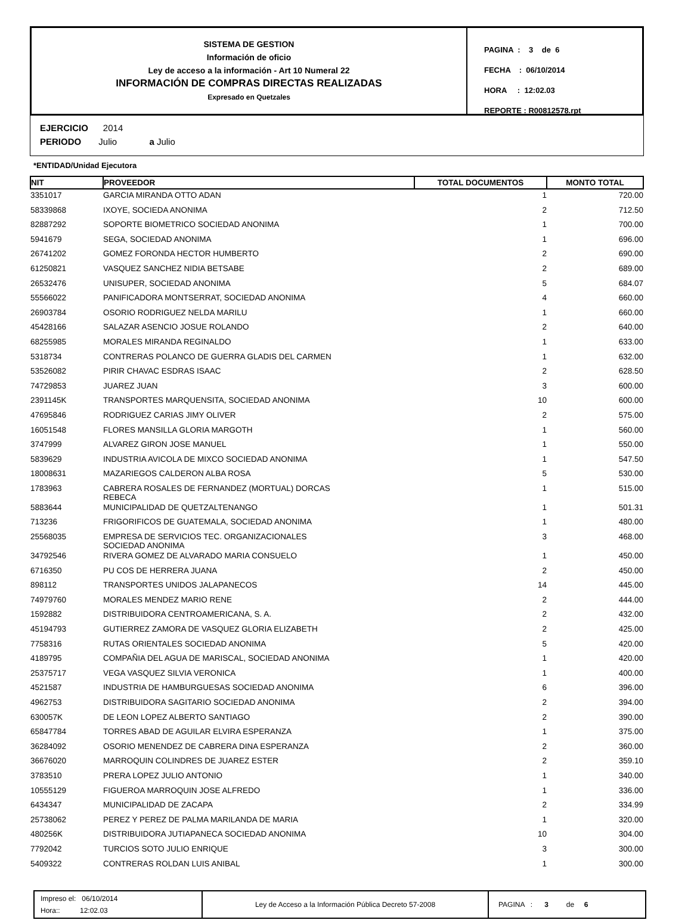SISTEMA DE GESTION
Información de oficio
Ley de acceso a la información - Art 10 Numeral 22
INFORMACIÓN DE COMPRAS DIRECTAS REALIZADAS
Expresado en Quetzales
PAGINA : 3 de 6
FECHA : 06/10/2014
HORA : 12:02.03
REPORTE : R00812578.rpt
EJERCICIO 2014
PERIODO Julio a Julio
*ENTIDAD/Unidad Ejecutora
| NIT | PROVEEDOR | TOTAL DOCUMENTOS | MONTO TOTAL |
| --- | --- | --- | --- |
| 3351017 | GARCIA MIRANDA OTTO ADAN | 1 | 720.00 |
| 58339868 | IXOYE, SOCIEDA ANONIMA | 2 | 712.50 |
| 82887292 | SOPORTE BIOMETRICO SOCIEDAD ANONIMA | 1 | 700.00 |
| 5941679 | SEGA, SOCIEDAD ANONIMA | 1 | 696.00 |
| 26741202 | GOMEZ FORONDA HECTOR HUMBERTO | 2 | 690.00 |
| 61250821 | VASQUEZ SANCHEZ NIDIA BETSABE | 2 | 689.00 |
| 26532476 | UNISUPER, SOCIEDAD ANONIMA | 5 | 684.07 |
| 55566022 | PANIFICADORA MONTSERRAT, SOCIEDAD ANONIMA | 4 | 660.00 |
| 26903784 | OSORIO RODRIGUEZ NELDA MARILU | 1 | 660.00 |
| 45428166 | SALAZAR ASENCIO JOSUE ROLANDO | 2 | 640.00 |
| 68255985 | MORALES MIRANDA REGINALDO | 1 | 633.00 |
| 5318734 | CONTRERAS POLANCO DE GUERRA GLADIS DEL CARMEN | 1 | 632.00 |
| 53526082 | PIRIR CHAVAC ESDRAS ISAAC | 2 | 628.50 |
| 74729853 | JUAREZ JUAN | 3 | 600.00 |
| 2391145K | TRANSPORTES MARQUENSITA, SOCIEDAD ANONIMA | 10 | 600.00 |
| 47695846 | RODRIGUEZ CARIAS JIMY OLIVER | 2 | 575.00 |
| 16051548 | FLORES MANSILLA GLORIA MARGOTH | 1 | 560.00 |
| 3747999 | ALVAREZ GIRON JOSE MANUEL | 1 | 550.00 |
| 5839629 | INDUSTRIA AVICOLA DE MIXCO SOCIEDAD ANONIMA | 1 | 547.50 |
| 18008631 | MAZARIEGOS CALDERON ALBA ROSA | 5 | 530.00 |
| 1783963 | CABRERA ROSALES DE FERNANDEZ (MORTUAL) DORCAS REBECA | 1 | 515.00 |
| 5883644 | MUNICIPALIDAD DE QUETZALTENANGO | 1 | 501.31 |
| 713236 | FRIGORIFICOS DE GUATEMALA, SOCIEDAD ANONIMA | 1 | 480.00 |
| 25568035 | EMPRESA DE SERVICIOS TEC. ORGANIZACIONALES SOCIEDAD ANONIMA | 3 | 468.00 |
| 34792546 | RIVERA GOMEZ DE ALVARADO MARIA CONSUELO | 1 | 450.00 |
| 6716350 | PU COS DE HERRERA JUANA | 2 | 450.00 |
| 898112 | TRANSPORTES UNIDOS JALAPANECOS | 14 | 445.00 |
| 74979760 | MORALES MENDEZ MARIO RENE | 2 | 444.00 |
| 1592882 | DISTRIBUIDORA CENTROAMERICANA, S. A. | 2 | 432.00 |
| 45194793 | GUTIERREZ ZAMORA DE VASQUEZ GLORIA ELIZABETH | 2 | 425.00 |
| 7758316 | RUTAS ORIENTALES SOCIEDAD ANONIMA | 5 | 420.00 |
| 4189795 | COMPAÑIA DEL AGUA DE MARISCAL, SOCIEDAD ANONIMA | 1 | 420.00 |
| 25375717 | VEGA VASQUEZ SILVIA VERONICA | 1 | 400.00 |
| 4521587 | INDUSTRIA DE HAMBURGUESAS SOCIEDAD ANONIMA | 6 | 396.00 |
| 4962753 | DISTRIBUIDORA SAGITARIO SOCIEDAD ANONIMA | 2 | 394.00 |
| 630057K | DE LEON LOPEZ ALBERTO SANTIAGO | 2 | 390.00 |
| 65847784 | TORRES ABAD DE AGUILAR ELVIRA ESPERANZA | 1 | 375.00 |
| 36284092 | OSORIO MENENDEZ DE CABRERA DINA ESPERANZA | 2 | 360.00 |
| 36676020 | MARROQUIN COLINDRES DE JUAREZ ESTER | 2 | 359.10 |
| 3783510 | PRERA LOPEZ JULIO ANTONIO | 1 | 340.00 |
| 10555129 | FIGUEROA MARROQUIN JOSE ALFREDO | 1 | 336.00 |
| 6434347 | MUNICIPALIDAD DE ZACAPA | 2 | 334.99 |
| 25738062 | PEREZ Y PEREZ DE PALMA MARILANDA DE MARIA | 1 | 320.00 |
| 480256K | DISTRIBUIDORA JUTIAPANECA SOCIEDAD ANONIMA | 10 | 304.00 |
| 7792042 | TURCIOS SOTO JULIO ENRIQUE | 3 | 300.00 |
| 5409322 | CONTRERAS ROLDAN LUIS ANIBAL | 1 | 300.00 |
Impreso el: 06/10/2014
Hora:: 12:02.03
Ley de Acceso a la Información Pública Decreto 57-2008 PAGINA : 3 de 6